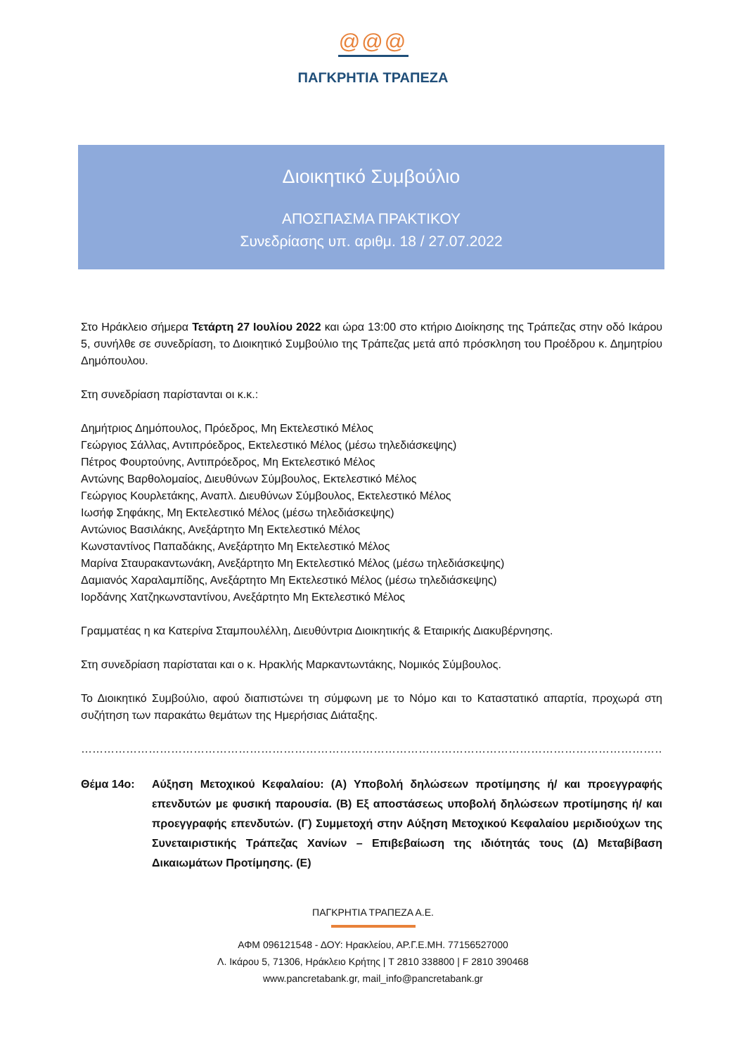@@@
ΠΑΓΚΡΗΤΙΑ ΤΡΑΠΕΖΑ
Διοικητικό Συμβούλιο
ΑΠΟΣΠΑΣΜΑ ΠΡΑΚΤΙΚΟΥ
Συνεδρίασης υπ. αριθμ. 18 / 27.07.2022
Στο Ηράκλειο σήμερα Τετάρτη 27 Ιουλίου 2022 και ώρα 13:00 στο κτήριο Διοίκησης της Τράπεζας στην οδό Ικάρου 5, συνήλθε σε συνεδρίαση, το Διοικητικό Συμβούλιο της Τράπεζας μετά από πρόσκληση του Προέδρου κ. Δημητρίου Δημόπουλου.
Στη συνεδρίαση παρίστανται οι κ.κ.:
Δημήτριος Δημόπουλος, Πρόεδρος, Μη Εκτελεστικό Μέλος
Γεώργιος Σάλλας, Αντιπρόεδρος, Εκτελεστικό Μέλος (μέσω τηλεδιάσκεψης)
Πέτρος Φουρτούνης, Αντιπρόεδρος, Μη Εκτελεστικό Μέλος
Αντώνης Βαρθολομαίος, Διευθύνων Σύμβουλος, Εκτελεστικό Μέλος
Γεώργιος Κουρλετάκης, Αναπλ. Διευθύνων Σύμβουλος, Εκτελεστικό Μέλος
Ιωσήφ Σηφάκης, Μη Εκτελεστικό Μέλος (μέσω τηλεδιάσκεψης)
Αντώνιος Βασιλάκης, Ανεξάρτητο Μη Εκτελεστικό Μέλος
Κωνσταντίνος Παπαδάκης, Ανεξάρτητο Μη Εκτελεστικό Μέλος
Μαρίνα Σταυρακαντωνάκη, Ανεξάρτητο Μη Εκτελεστικό Μέλος (μέσω τηλεδιάσκεψης)
Δαμιανός Χαραλαμπίδης, Ανεξάρτητο Μη Εκτελεστικό Μέλος (μέσω τηλεδιάσκεψης)
Ιορδάνης Χατζηκωνσταντίνου, Ανεξάρτητο Μη Εκτελεστικό Μέλος
Γραμματέας η κα Κατερίνα Σταμπουλέλλη, Διευθύντρια Διοικητικής & Εταιρικής Διακυβέρνησης.
Στη συνεδρίαση παρίσταται και ο κ. Ηρακλής Μαρκαντωντάκης, Νομικός Σύμβουλος.
Το Διοικητικό Συμβούλιο, αφού διαπιστώνει τη σύμφωνη με το Νόμο και το Καταστατικό απαρτία, προχωρά στη συζήτηση των παρακάτω θεμάτων της Ημερήσιας Διάταξης.
……………………………………………………………………………………………………………………………………………………
Θέμα 14ο: Αύξηση Μετοχικού Κεφαλαίου: (Α) Υποβολή δηλώσεων προτίμησης ή/ και προεγγραφής επενδυτών με φυσική παρουσία. (Β) Εξ αποστάσεως υποβολή δηλώσεων προτίμησης ή/ και προεγγραφής επενδυτών. (Γ) Συμμετοχή στην Αύξηση Μετοχικού Κεφαλαίου μεριδιούχων της Συνεταιριστικής Τράπεζας Χανίων – Επιβεβαίωση της ιδιότητάς τους (Δ) Μεταβίβαση Δικαιωμάτων Προτίμησης. (Ε)
ΠΑΓΚΡΗΤΙΑ ΤΡΑΠΕΖΑ Α.Ε.
ΑΦΜ 096121548 - ΔΟΥ: Ηρακλείου, ΑΡ.Γ.Ε.ΜΗ. 77156527000
Λ. Ικάρου 5, 71306, Ηράκλειο Κρήτης | T 2810 338800 | F 2810 390468
www.pancretabank.gr, mail_info@pancretabank.gr